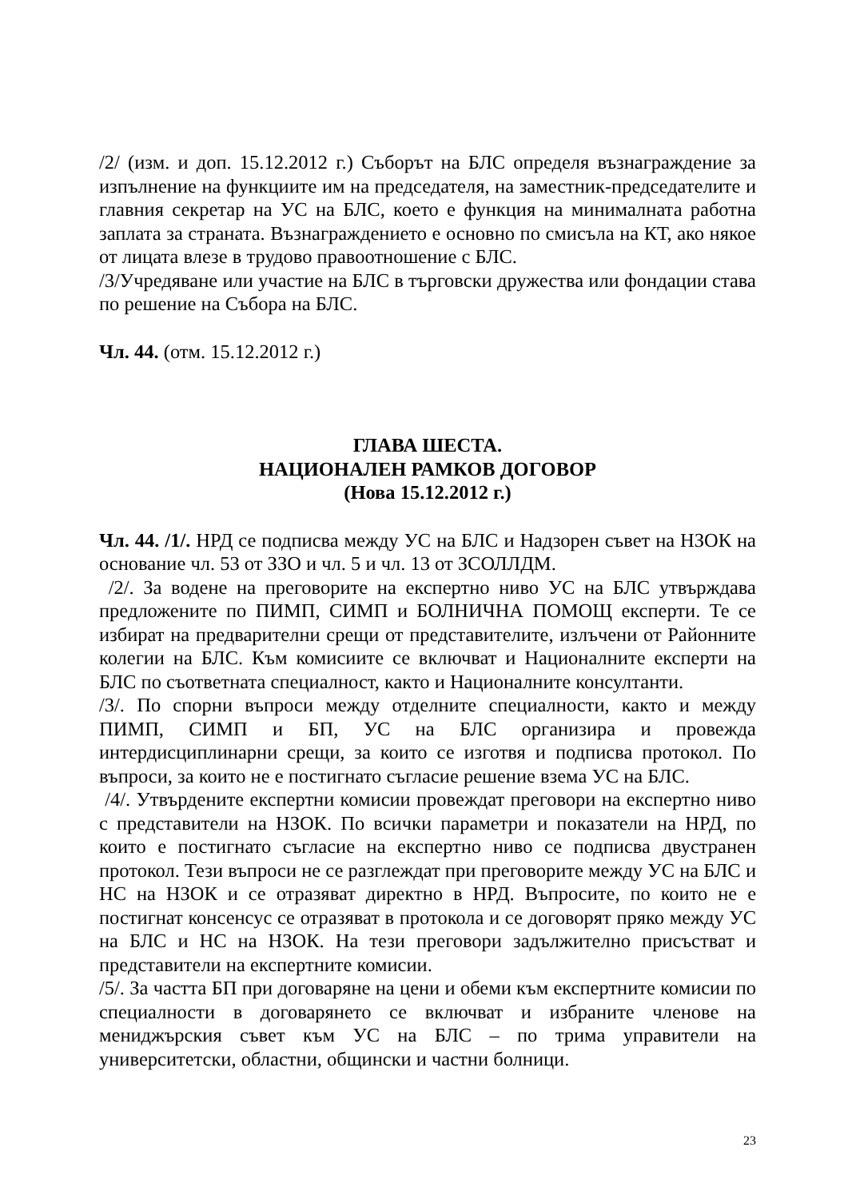/2/ (изм. и доп. 15.12.2012 г.) Съборът на БЛС определя възнаграждение за изпълнение на функциите им на председателя, на заместник-председателите и главния секретар на УС на БЛС, което е функция на минималната работна заплата за страната. Възнаграждението е основно по смисъла на КТ, ако някое от лицата влезе в трудово правоотношение с БЛС.
/3/Учредяване или участие на БЛС в търговски дружества или фондации става по решение на Събора на БЛС.
Чл. 44. (отм. 15.12.2012 г.)
ГЛАВА ШЕСТА.
НАЦИОНАЛЕН РАМКОВ ДОГОВОР
(Нова 15.12.2012 г.)
Чл. 44. /1/. НРД се подписва между УС на БЛС и Надзорен съвет на НЗОК на основание чл. 53 от ЗЗО и чл. 5 и чл. 13 от ЗСОЛЛДМ.
/2/. За водене на преговорите на експертно ниво УС на БЛС утвърждава предложените по ПИМП, СИМП и БОЛНИЧНА ПОМОЩ експерти. Те се избират на предварителни срещи от представителите, излъчени от Районните колегии на БЛС. Към комисиите се включват и Националните експерти на БЛС по съответната специалност, както и Националните консултанти.
/3/. По спорни въпроси между отделните специалности, както и между ПИМП, СИМП и БП, УС на БЛС организира и провежда интердисциплинарни срещи, за които се изготвя и подписва протокол. По въпроси, за които не е постигнато съгласие решение взема УС на БЛС.
/4/. Утвърдените експертни комисии провеждат преговори на експертно ниво с представители на НЗОК. По всички параметри и показатели на НРД, по които е постигнато съгласие на експертно ниво се подписва двустранен протокол. Тези въпроси не се разглеждат при преговорите между УС на БЛС и НС на НЗОК и се отразяват директно в НРД. Въпросите, по които не е постигнат консенсус се отразяват в протокола и се договорят пряко между УС на БЛС и НС на НЗОК. На тези преговори задължително присъстват и представители на експертните комисии.
/5/. За частта БП при договаряне на цени и обеми към експертните комисии по специалности в договарянето се включват и избраните членове на мениджърския съвет към УС на БЛС – по трима управители на университетски, областни, общински и частни болници.
23